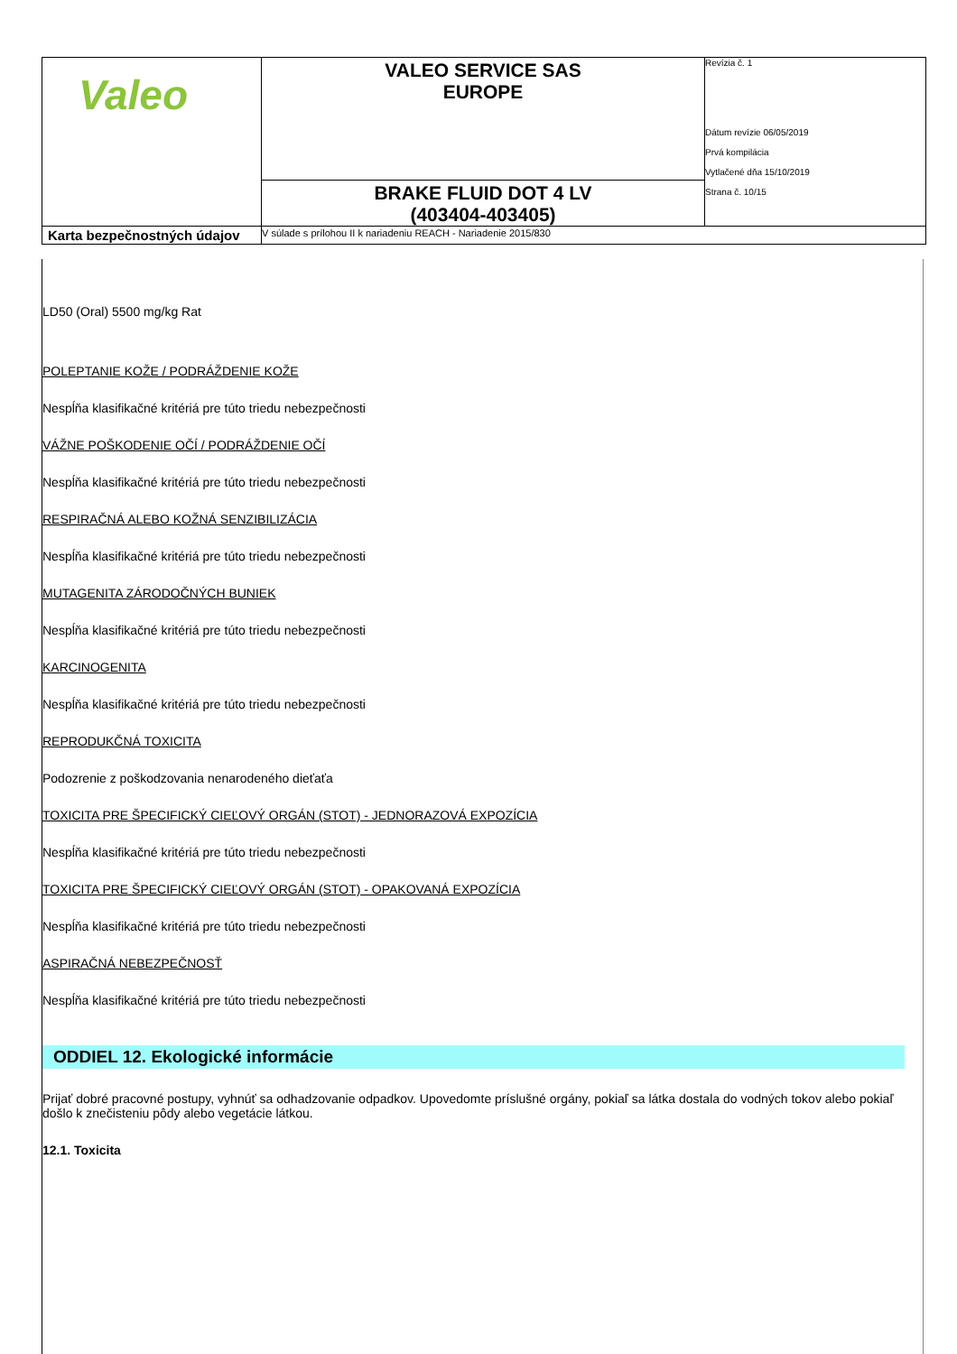| Valeo | VALEO SERVICE SAS EUROPE | Revízia č. 1 Dátum revízie 06/05/2019 Prvá kompilácia Vytlačené dňa 15/10/2019 Strana č. 10/15 |
| | BRAKE FLUID DOT 4 LV (403404-403405) | |
| Karta bezpečnostných údajov | V súlade s prílohou II k nariadeniu REACH - Nariadenie 2015/830 | |
LD50 (Oral) 5500 mg/kg Rat
POLEPTANIE KOŽE / PODRÁŽDENIE KOŽE
Nespĺňa klasifikačné kritériá pre túto triedu nebezpečnosti
VÁŽNE POŠKODENIE OČÍ / PODRÁŽDENIE OČÍ
Nespĺňa klasifikačné kritériá pre túto triedu nebezpečnosti
RESPIRAČNÁ ALEBO KOŽNÁ SENZIBILIZÁCIA
Nespĺňa klasifikačné kritériá pre túto triedu nebezpečnosti
MUTAGENITA ZÁRODOČNÝCH BUNIEK
Nespĺňa klasifikačné kritériá pre túto triedu nebezpečnosti
KARCINOGENITA
Nespĺňa klasifikačné kritériá pre túto triedu nebezpečnosti
REPRODUKČNÁ TOXICITA
Podozrenie z poškodzovania nenarodeného dieťaťa
TOXICITA PRE ŠPECIFICKÝ CIEĽOVÝ ORGÁN (STOT) - JEDNORAZOVÁ EXPOZÍCIA
Nespĺňa klasifikačné kritériá pre túto triedu nebezpečnosti
TOXICITA PRE ŠPECIFICKÝ CIEĽOVÝ ORGÁN (STOT) - OPAKOVANÁ EXPOZÍCIA
Nespĺňa klasifikačné kritériá pre túto triedu nebezpečnosti
ASPIRAČNÁ NEBEZPEČNOSŤ
Nespĺňa klasifikačné kritériá pre túto triedu nebezpečnosti
ODDIEL 12. Ekologické informácie
Prijať dobré pracovné postupy, vyhnúť sa odhadzovanie odpadkov. Upovedomte príslušné orgány, pokiaľ sa látka dostala do vodných tokov alebo pokiaľ došlo k znečisteniu pôdy alebo vegetácie látkou.
12.1. Toxicita